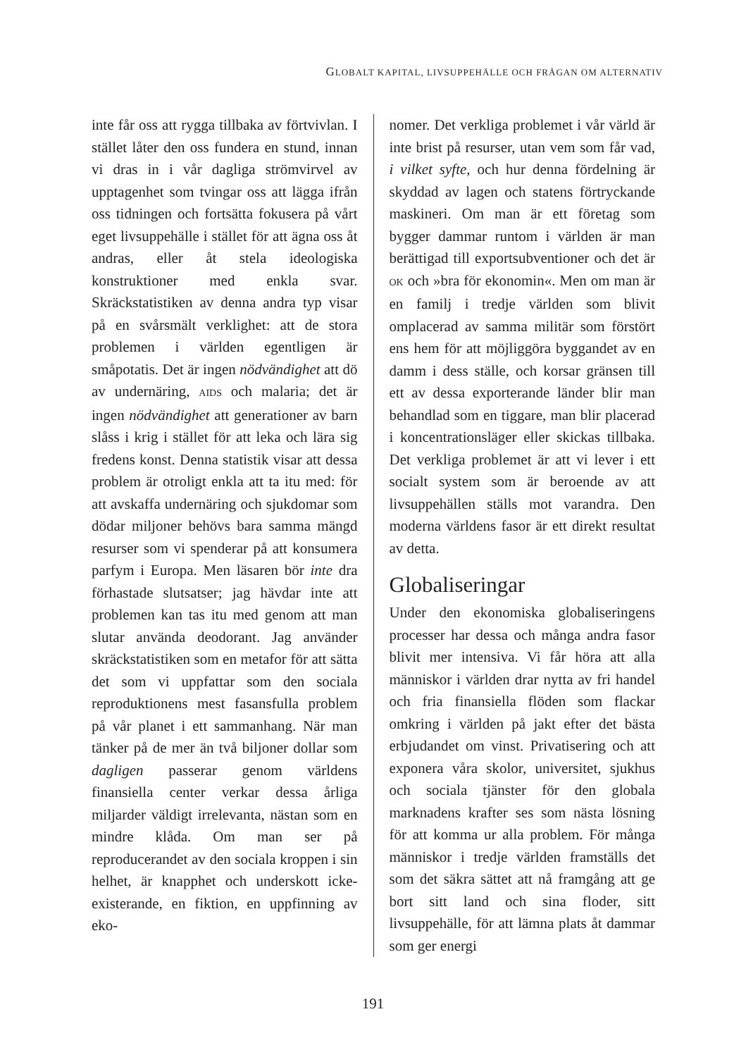GLOBALT KAPITAL, LIVSUPPEHÄLLE OCH FRÅGAN OM ALTERNATIV
inte får oss att rygga tillbaka av förtvivlan. I stället låter den oss fundera en stund, innan vi dras in i vår dagliga strömvirvel av upptagenhet som tvingar oss att lägga ifrån oss tidningen och fortsätta fokusera på vårt eget livsuppehälle i stället för att ägna oss åt andras, eller åt stela ideologiska konstruktioner med enkla svar. Skräckstatistiken av denna andra typ visar på en svårsmält verklighet: att de stora problemen i världen egentligen är småpotatis. Det är ingen nödvändighet att dö av undernäring, AIDS och malaria; det är ingen nödvändighet att generationer av barn slåss i krig i stället för att leka och lära sig fredens konst. Denna statistik visar att dessa problem är otroligt enkla att ta itu med: för att avskaffa undernäring och sjukdomar som dödar miljoner behövs bara samma mängd resurser som vi spenderar på att konsumera parfym i Europa. Men läsaren bör inte dra förhastade slutsatser; jag hävdar inte att problemen kan tas itu med genom att man slutar använda deodorant. Jag använder skräckstatistiken som en metafor för att sätta det som vi uppfattar som den sociala reproduktionens mest fasansfulla problem på vår planet i ett sammanhang. När man tänker på de mer än två biljoner dollar som dagligen passerar genom världens finansiella center verkar dessa årliga miljarder väldigt irrelevanta, nästan som en mindre klåda. Om man ser på reproducerandet av den sociala kroppen i sin helhet, är knapphet och underskott icke-existerande, en fiktion, en uppfinning av eko-
nomer. Det verkliga problemet i vår värld är inte brist på resurser, utan vem som får vad, i vilket syfte, och hur denna fördelning är skyddad av lagen och statens förtryckande maskineri. Om man är ett företag som bygger dammar runtom i världen är man berättigad till exportsubventioner och det är OK och »bra för ekonomin«. Men om man är en familj i tredje världen som blivit omplacerad av samma militär som förstört ens hem för att möjliggöra byggandet av en damm i dess ställe, och korsar gränsen till ett av dessa exporterande länder blir man behandlad som en tiggare, man blir placerad i koncentrationsläger eller skickas tillbaka. Det verkliga problemet är att vi lever i ett socialt system som är beroende av att livsuppehällen ställs mot varandra. Den moderna världens fasor är ett direkt resultat av detta.
Globaliseringar
Under den ekonomiska globaliseringens processer har dessa och många andra fasor blivit mer intensiva. Vi får höra att alla människor i världen drar nytta av fri handel och fria finansiella flöden som flackar omkring i världen på jakt efter det bästa erbjudandet om vinst. Privatisering och att exponera våra skolor, universitet, sjukhus och sociala tjänster för den globala marknadens krafter ses som nästa lösning för att komma ur alla problem. För många människor i tredje världen framställs det som det säkra sättet att nå framgång att ge bort sitt land och sina floder, sitt livsuppehälle, för att lämna plats åt dammar som ger energi
191